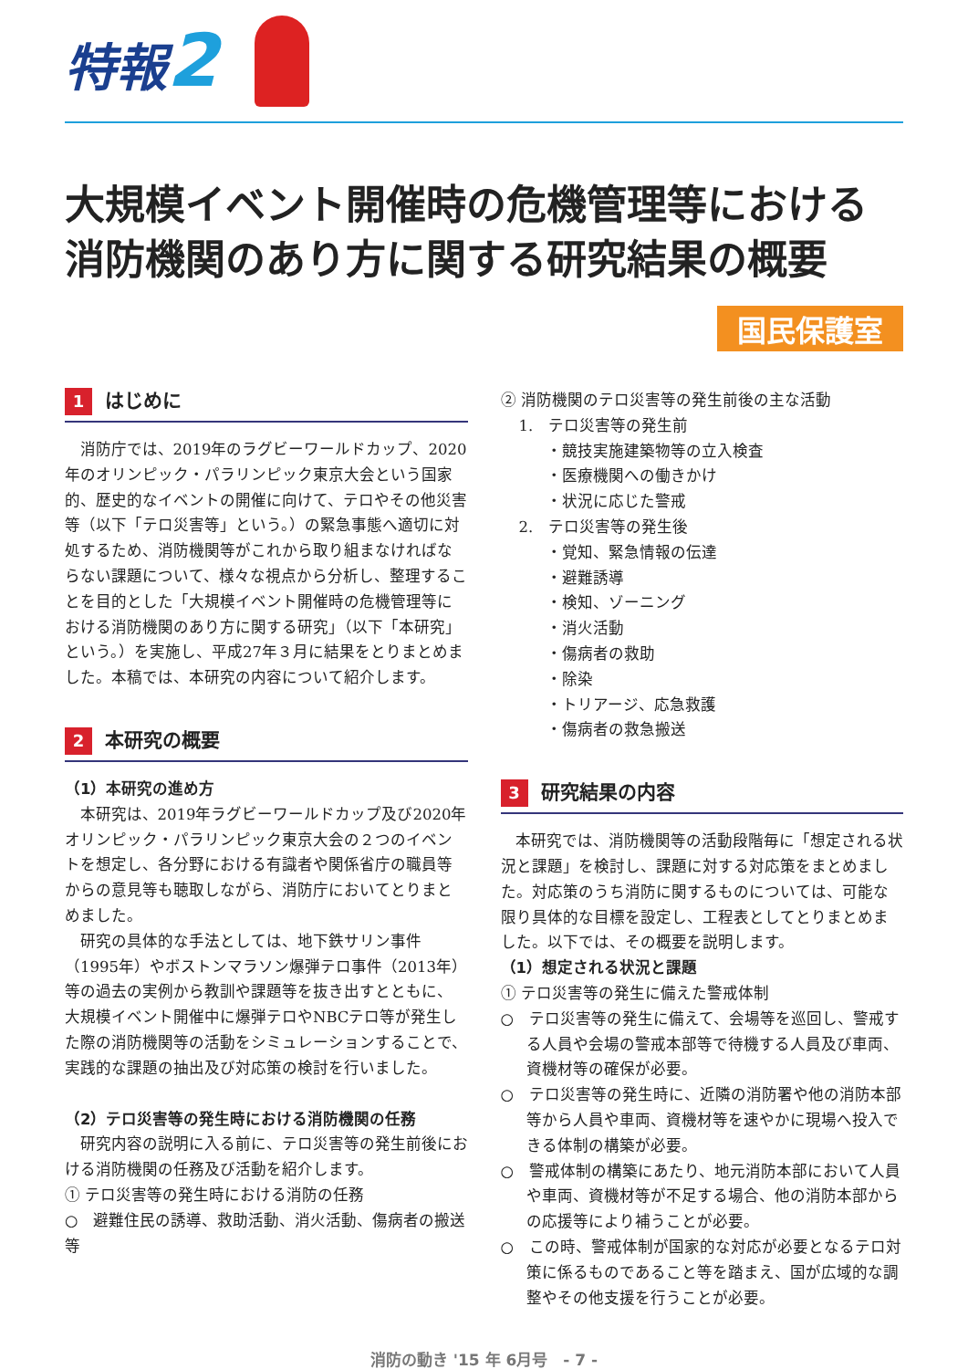特報2
大規模イベント開催時の危機管理等における
消防機関のあり方に関する研究結果の概要
国民保護室
1 はじめに
消防庁では、2019年のラグビーワールドカップ、2020年のオリンピック・パラリンピック東京大会という国家的、歴史的なイベントの開催に向けて、テロやその他災害等（以下「テロ災害等」という。）の緊急事態へ適切に対処するため、消防機関等がこれから取り組まなければならない課題について、様々な視点から分析し、整理することを目的とした「大規模イベント開催時の危機管理等における消防機関のあり方に関する研究」（以下「本研究」という。）を実施し、平成27年３月に結果をとりまとめました。本稿では、本研究の内容について紹介します。
2 本研究の概要
（1）本研究の進め方
本研究は、2019年ラグビーワールドカップ及び2020年オリンピック・パラリンピック東京大会の２つのイベントを想定し、各分野における有識者や関係省庁の職員等からの意見等も聴取しながら、消防庁においてとりまとめました。
研究の具体的な手法としては、地下鉄サリン事件（1995年）やボストンマラソン爆弾テロ事件（2013年）等の過去の実例から教訓や課題等を抜き出すとともに、大規模イベント開催中に爆弾テロやNBCテロ等が発生した際の消防機関等の活動をシミュレーションすることで、実践的な課題の抽出及び対応策の検討を行いました。
（2）テロ災害等の発生時における消防機関の任務
研究内容の説明に入る前に、テロ災害等の発生前後における消防機関の任務及び活動を紹介します。
① テロ災害等の発生時における消防の任務
○　避難住民の誘導、救助活動、消火活動、傷病者の搬送　等
② 消防機関のテロ災害等の発生前後の主な活動
1.　テロ災害等の発生前
・競技実施建築物等の立入検査
・医療機関への働きかけ
・状況に応じた警戒
2.　テロ災害等の発生後
・覚知、緊急情報の伝達
・避難誘導
・検知、ゾーニング
・消火活動
・傷病者の救助
・除染
・トリアージ、応急救護
・傷病者の救急搬送
3 研究結果の内容
本研究では、消防機関等の活動段階毎に「想定される状況と課題」を検討し、課題に対する対応策をまとめました。対応策のうち消防に関するものについては、可能な限り具体的な目標を設定し、工程表としてとりまとめました。以下では、その概要を説明します。
（1）想定される状況と課題
① テロ災害等の発生に備えた警戒体制
○　テロ災害等の発生に備えて、会場等を巡回し、警戒する人員や会場の警戒本部等で待機する人員及び車両、資機材等の確保が必要。
○　テロ災害等の発生時に、近隣の消防署や他の消防本部等から人員や車両、資機材等を速やかに現場へ投入できる体制の構築が必要。
○　警戒体制の構築にあたり、地元消防本部において人員や車両、資機材等が不足する場合、他の消防本部からの応援等により補うことが必要。
○　この時、警戒体制が国家的な対応が必要となるテロ対策に係るものであること等を踏まえ、国が広域的な調整やその他支援を行うことが必要。
消防の動き '15 年 6月号　- 7 -